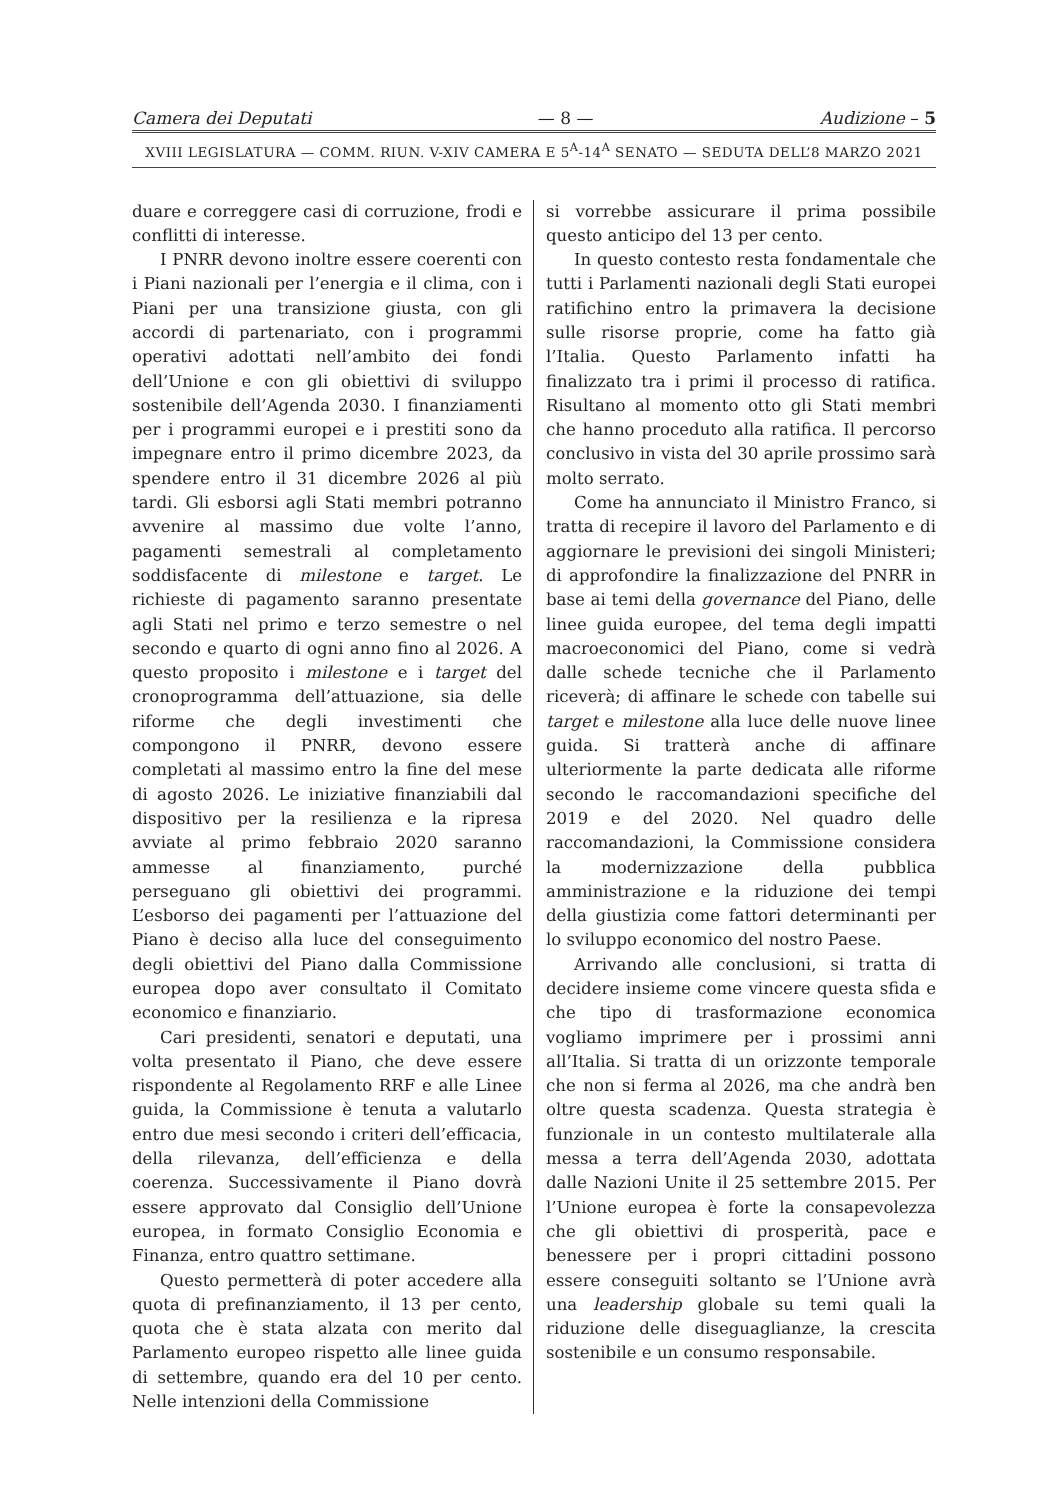Camera dei Deputati — 8 — Audizione – 5
XVIII LEGISLATURA — COMM. RIUN. V-XIV CAMERA E 5<sup>A</sup>-14<sup>A</sup> SENATO — SEDUTA DELL’8 MARZO 2021
duare e correggere casi di corruzione, frodi e conflitti di interesse.
I PNRR devono inoltre essere coerenti con i Piani nazionali per l’energia e il clima, con i Piani per una transizione giusta, con gli accordi di partenariato, con i programmi operativi adottati nell’ambito dei fondi dell’Unione e con gli obiettivi di sviluppo sostenibile dell’Agenda 2030. I finanziamenti per i programmi europei e i prestiti sono da impegnare entro il primo dicembre 2023, da spendere entro il 31 dicembre 2026 al più tardi. Gli esborsi agli Stati membri potranno avvenire al massimo due volte l’anno, pagamenti semestrali al completamento soddisfacente di milestone e target. Le richieste di pagamento saranno presentate agli Stati nel primo e terzo semestre o nel secondo e quarto di ogni anno fino al 2026. A questo proposito i milestone e i target del cronoprogramma dell’attuazione, sia delle riforme che degli investimenti che compongono il PNRR, devono essere completati al massimo entro la fine del mese di agosto 2026. Le iniziative finanziabili dal dispositivo per la resilienza e la ripresa avviate al primo febbraio 2020 saranno ammesse al finanziamento, purché perseguano gli obiettivi dei programmi. L’esborso dei pagamenti per l’attuazione del Piano è deciso alla luce del conseguimento degli obiettivi del Piano dalla Commissione europea dopo aver consultato il Comitato economico e finanziario.
Cari presidenti, senatori e deputati, una volta presentato il Piano, che deve essere rispondente al Regolamento RRF e alle Linee guida, la Commissione è tenuta a valutarlo entro due mesi secondo i criteri dell’efficacia, della rilevanza, dell’efficienza e della coerenza. Successivamente il Piano dovrà essere approvato dal Consiglio dell’Unione europea, in formato Consiglio Economia e Finanza, entro quattro settimane.
Questo permetterà di poter accedere alla quota di prefinanziamento, il 13 per cento, quota che è stata alzata con merito dal Parlamento europeo rispetto alle linee guida di settembre, quando era del 10 per cento. Nelle intenzioni della Commissione
si vorrebbe assicurare il prima possibile questo anticipo del 13 per cento.
In questo contesto resta fondamentale che tutti i Parlamenti nazionali degli Stati europei ratifichino entro la primavera la decisione sulle risorse proprie, come ha fatto già l’Italia. Questo Parlamento infatti ha finalizzato tra i primi il processo di ratifica. Risultano al momento otto gli Stati membri che hanno proceduto alla ratifica. Il percorso conclusivo in vista del 30 aprile prossimo sarà molto serrato.
Come ha annunciato il Ministro Franco, si tratta di recepire il lavoro del Parlamento e di aggiornare le previsioni dei singoli Ministeri; di approfondire la finalizzazione del PNRR in base ai temi della governance del Piano, delle linee guida europee, del tema degli impatti macroeconomici del Piano, come si vedrà dalle schede tecniche che il Parlamento riceverà; di affinare le schede con tabelle sui target e milestone alla luce delle nuove linee guida. Si tratterà anche di affinare ulteriormente la parte dedicata alle riforme secondo le raccomandazioni specifiche del 2019 e del 2020. Nel quadro delle raccomandazioni, la Commissione considera la modernizzazione della pubblica amministrazione e la riduzione dei tempi della giustizia come fattori determinanti per lo sviluppo economico del nostro Paese.
Arrivando alle conclusioni, si tratta di decidere insieme come vincere questa sfida e che tipo di trasformazione economica vogliamo imprimere per i prossimi anni all’Italia. Si tratta di un orizzonte temporale che non si ferma al 2026, ma che andrà ben oltre questa scadenza. Questa strategia è funzionale in un contesto multilaterale alla messa a terra dell’Agenda 2030, adottata dalle Nazioni Unite il 25 settembre 2015. Per l’Unione europea è forte la consapevolezza che gli obiettivi di prosperità, pace e benessere per i propri cittadini possono essere conseguiti soltanto se l’Unione avrà una leadership globale su temi quali la riduzione delle diseguaglianze, la crescita sostenibile e un consumo responsabile.